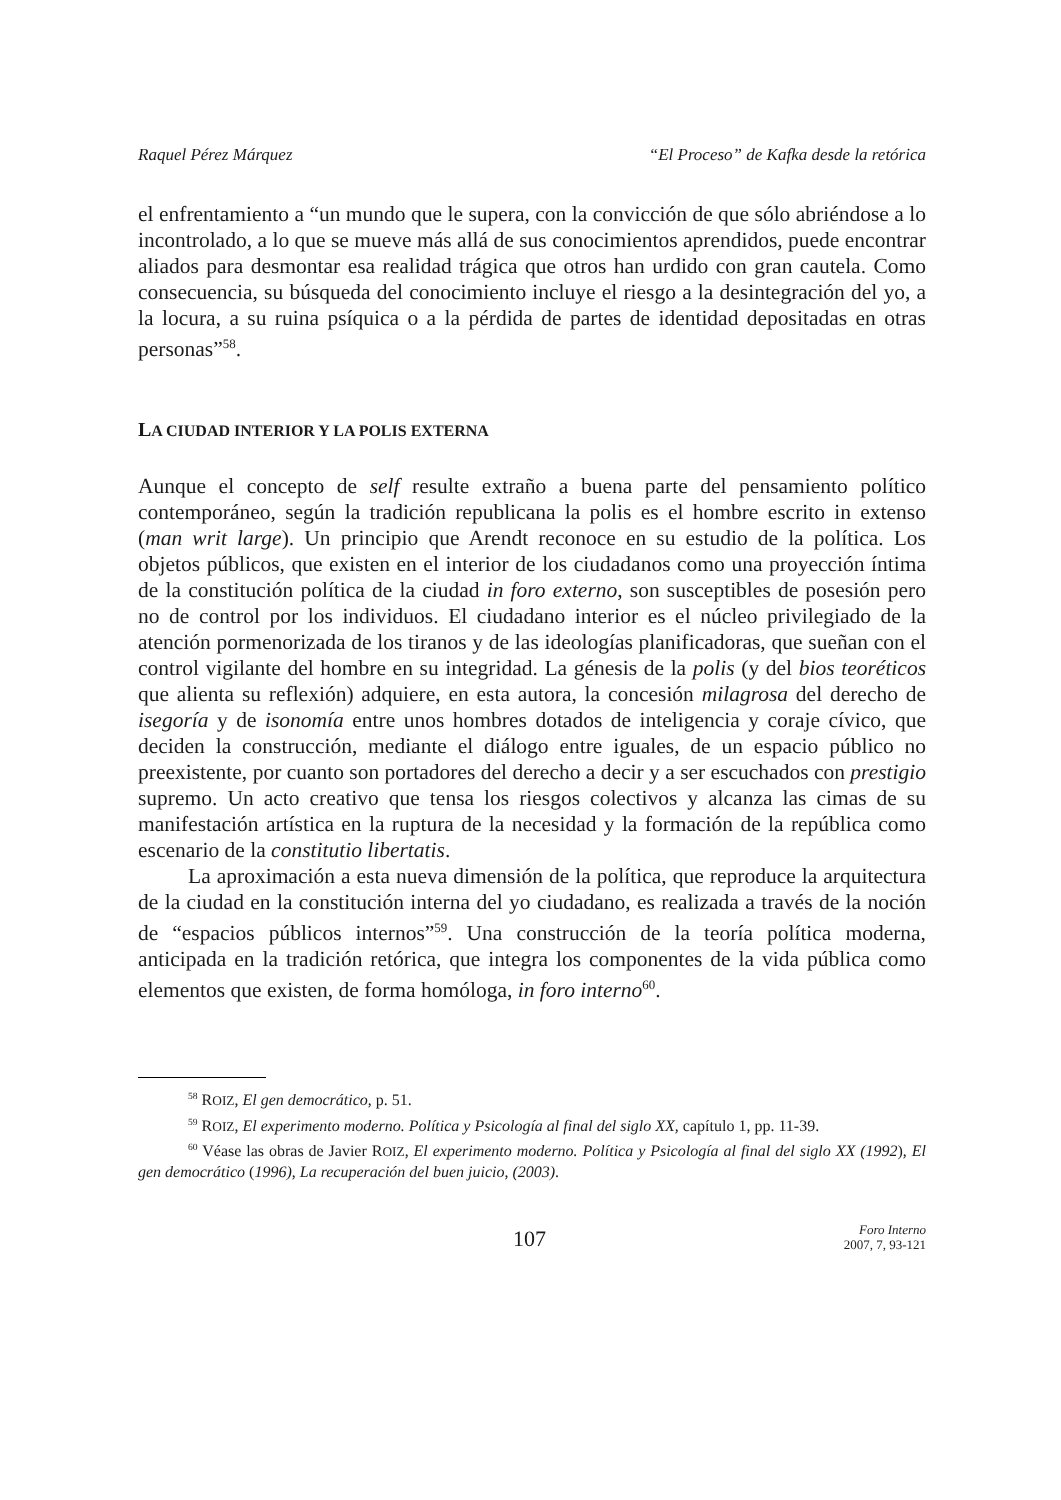Raquel Pérez Márquez “El Proceso” de Kafka desde la retórica
el enfrentamiento a “un mundo que le supera, con la convicción de que sólo abriéndose a lo incontrolado, a lo que se mueve más allá de sus conocimientos aprendidos, puede encontrar aliados para desmontar esa realidad trágica que otros han urdido con gran cautela. Como consecuencia, su búsqueda del conocimiento incluye el riesgo a la desintegración del yo, a la locura, a su ruina psíquica o a la pérdida de partes de identidad depositadas en otras personas”<sup>58</sup>.
LA CIUDAD INTERIOR Y LA POLIS EXTERNA
Aunque el concepto de self resulte extraño a buena parte del pensamiento político contemporáneo, según la tradición republicana la polis es el hombre escrito in extenso (man writ large). Un principio que Arendt reconoce en su estudio de la política. Los objetos públicos, que existen en el interior de los ciudadanos como una proyección íntima de la constitución política de la ciudad in foro externo, son susceptibles de posesión pero no de control por los individuos. El ciudadano interior es el núcleo privilegiado de la atención pormenorizada de los tiranos y de las ideologías planificadoras, que sueñan con el control vigilante del hombre en su integridad. La génesis de la polis (y del bios teoréticos que alienta su reflexión) adquiere, en esta autora, la concesión milagrosa del derecho de isegoría y de isonomía entre unos hombres dotados de inteligencia y coraje cívico, que deciden la construcción, mediante el diálogo entre iguales, de un espacio público no preexistente, por cuanto son portadores del derecho a decir y a ser escuchados con prestigio supremo. Un acto creativo que tensa los riesgos colectivos y alcanza las cimas de su manifestación artística en la ruptura de la necesidad y la formación de la república como escenario de la constitutio libertatis.
La aproximación a esta nueva dimensión de la política, que reproduce la arquitectura de la ciudad en la constitución interna del yo ciudadano, es realizada a través de la noción de “espacios públicos internos”<sup>59</sup>. Una construcción de la teoría política moderna, anticipada en la tradición retórica, que integra los componentes de la vida pública como elementos que existen, de forma homóloga, in foro interno<sup>60</sup>.
<sup>58</sup> ROIZ, El gen democrático, p. 51.
<sup>59</sup> ROIZ, El experimento moderno. Política y Psicología al final del siglo XX, capítulo 1, pp. 11-39.
<sup>60</sup> Véase las obras de Javier ROIZ, El experimento moderno. Política y Psicología al final del siglo XX (1992), El gen democrático (1996), La recuperación del buen juicio, (2003).
107 Foro Interno
2007, 7, 93-121